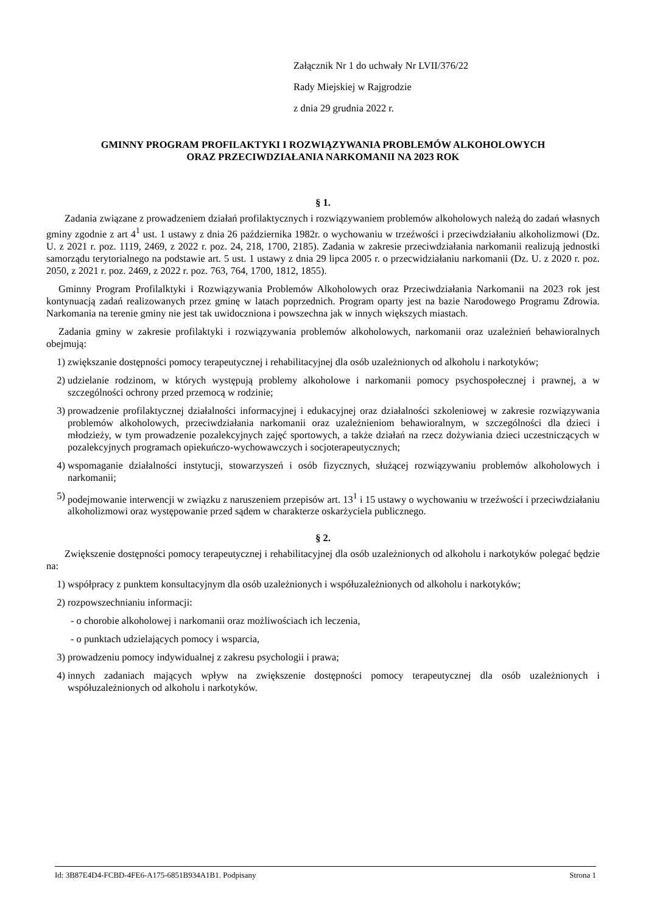Załącznik Nr 1 do uchwały Nr LVII/376/22
Rady Miejskiej w Rajgrodzie
z dnia 29 grudnia 2022 r.
GMINNY PROGRAM PROFILAKTYKI I ROZWIĄZYWANIA PROBLEMÓW ALKOHOLOWYCH
ORAZ PRZECIWDZIAŁANIA NARKOMANII NA 2023 ROK
§ 1.
Zadania związane z prowadzeniem działań profilaktycznych i rozwiązywaniem problemów alkoholowych należą do zadań własnych gminy zgodnie z art 4<sup>1</sup> ust. 1 ustawy z dnia 26 października 1982r. o wychowaniu w trzeźwości i przeciwdziałaniu alkoholizmowi (Dz. U. z 2021 r. poz. 1119, 2469, z 2022 r. poz. 24, 218, 1700, 2185). Zadania w zakresie przeciwdziałania narkomanii realizują jednostki samorządu terytorialnego na podstawie art. 5 ust. 1 ustawy z dnia 29 lipca 2005 r. o przecwidziałaniu narkomanii (Dz. U. z 2020 r. poz. 2050, z 2021 r. poz. 2469, z 2022 r. poz. 763, 764, 1700, 1812, 1855).
Gminny Program Profilalktyki i Rozwiązywania Problemów Alkoholowych oraz Przeciwdziałania Narkomanii na 2023 rok jest kontynuacją zadań realizowanych przez gminę w latach poprzednich. Program oparty jest na bazie Narodowego Programu Zdrowia. Narkomania na terenie gminy nie jest tak uwidoczniona i powszechna jak w innych większych miastach.
Zadania gminy w zakresie profilaktyki i rozwiązywania problemów alkoholowych, narkomanii oraz uzależnień behawioralnych obejmują:
1) zwiększanie dostępności pomocy terapeutycznej i rehabilitacyjnej dla osób uzależnionych od alkoholu i narkotyków;
2) udzielanie rodzinom, w których występują problemy alkoholowe i narkomanii pomocy psychospołecznej i prawnej, a w szczególności ochrony przed przemocą w rodzinie;
3) prowadzenie profilaktycznej działalności informacyjnej i edukacyjnej oraz działalności szkoleniowej w zakresie rozwiązywania problemów alkoholowych, przeciwdziałania narkomanii oraz uzależnieniom behawioralnym, w szczególności dla dzieci i młodzieży, w tym prowadzenie pozalekcyjnych zajęć sportowych, a także działań na rzecz dożywiania dzieci uczestniczących w pozalekcyjnych programach opiekuńczo-wychowawczych i socjoterapeutycznych;
4) wspomaganie działalności instytucji, stowarzyszeń i osób fizycznych, służącej rozwiązywaniu problemów alkoholowych i narkomanii;
5) podejmowanie interwencji w związku z naruszeniem przepisów art. 13<sup>1</sup> i 15 ustawy o wychowaniu w trzeźwości i przeciwdziałaniu alkoholizmowi oraz występowanie przed sądem w charakterze oskarżyciela publicznego.
§ 2.
Zwiększenie dostępności pomocy terapeutycznej i rehabilitacyjnej dla osób uzależnionych od alkoholu i narkotyków polegać będzie na:
1) współpracy z punktem konsultacyjnym dla osób uzależnionych i współuzależnionych od alkoholu i narkotyków;
2) rozpowszechnianiu informacji:
- o chorobie alkoholowej i narkomanii oraz możliwościach ich leczenia,
- o punktach udzielających pomocy i wsparcia,
3) prowadzeniu pomocy indywidualnej z zakresu psychologii i prawa;
4) innych zadaniach mających wpływ na zwiększenie dostępności pomocy terapeutycznej dla osób uzależnionych i współuzależnionych od alkoholu i narkotyków.
Id: 3B87E4D4-FCBD-4FE6-A175-6851B934A1B1. Podpisany Strona 1